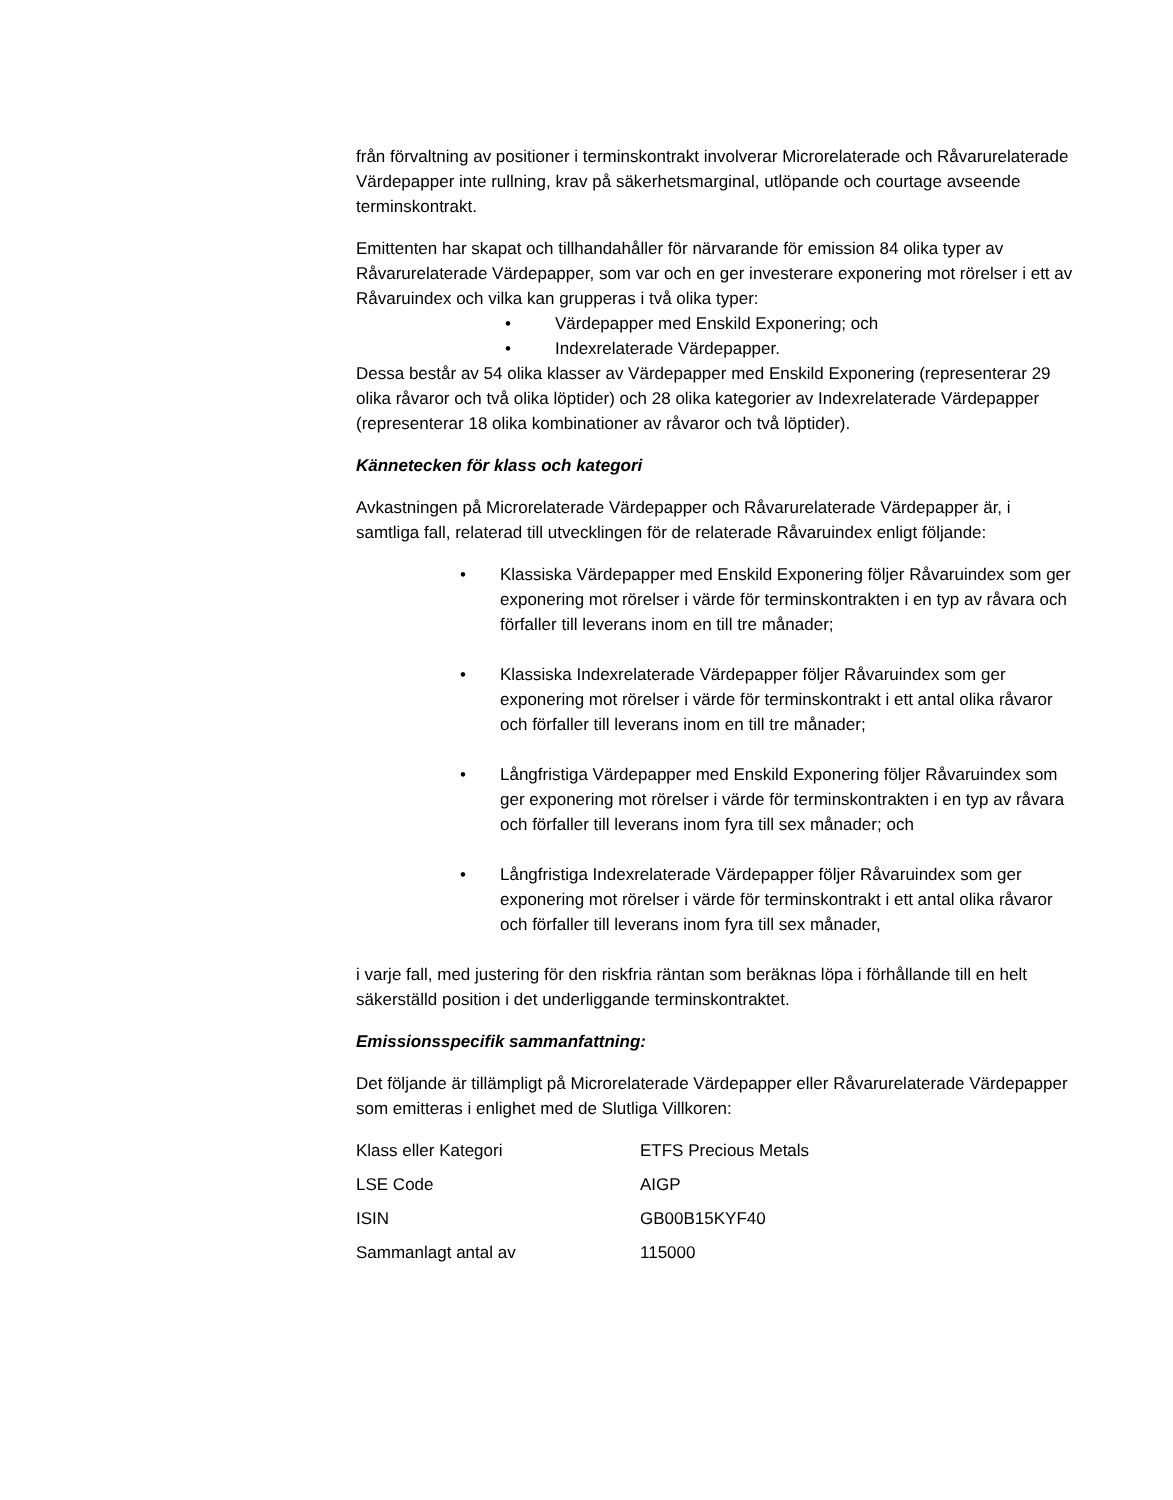från förvaltning av positioner i terminskontrakt involverar Microrelaterade och Råvarurelaterade Värdepapper inte rullning, krav på säkerhetsmarginal, utlöpande och courtage avseende terminskontrakt.
Emittenten har skapat och tillhandahåller för närvarande för emission 84 olika typer av Råvarurelaterade Värdepapper, som var och en ger investerare exponering mot rörelser i ett av Råvaruindex och vilka kan grupperas i två olika typer:
• Värdepapper med Enskild Exponering; och
• Indexrelaterade Värdepapper.
Dessa består av 54 olika klasser av Värdepapper med Enskild Exponering (representerar 29 olika råvaror och två olika löptider) och 28 olika kategorier av Indexrelaterade Värdepapper (representerar 18 olika kombinationer av råvaror och två löptider).
Kännetecken för klass och kategori
Avkastningen på Microrelaterade Värdepapper och Råvarurelaterade Värdepapper är, i samtliga fall, relaterad till utvecklingen för de relaterade Råvaruindex enligt följande:
• Klassiska Värdepapper med Enskild Exponering följer Råvaruindex som ger exponering mot rörelser i värde för terminskontrakten i en typ av råvara och förfaller till leverans inom en till tre månader;
• Klassiska Indexrelaterade Värdepapper följer Råvaruindex som ger exponering mot rörelser i värde för terminskontrakt i ett antal olika råvaror och förfaller till leverans inom en till tre månader;
• Långfristiga Värdepapper med Enskild Exponering följer Råvaruindex som ger exponering mot rörelser i värde för terminskontrakten i en typ av råvara och förfaller till leverans inom fyra till sex månader; och
• Långfristiga Indexrelaterade Värdepapper följer Råvaruindex som ger exponering mot rörelser i värde för terminskontrakt i ett antal olika råvaror och förfaller till leverans inom fyra till sex månader,
i varje fall, med justering för den riskfria räntan som beräknas löpa i förhållande till en helt säkerställd position i det underliggande terminskontraktet.
Emissionsspecifik sammanfattning:
Det följande är tillämpligt på Microrelaterade Värdepapper eller Råvarurelaterade Värdepapper som emitteras i enlighet med de Slutliga Villkoren:
| Klass eller Kategori | ETFS Precious Metals |
| LSE Code | AIGP |
| ISIN | GB00B15KYF40 |
| Sammanlagt antal av | 115000 |